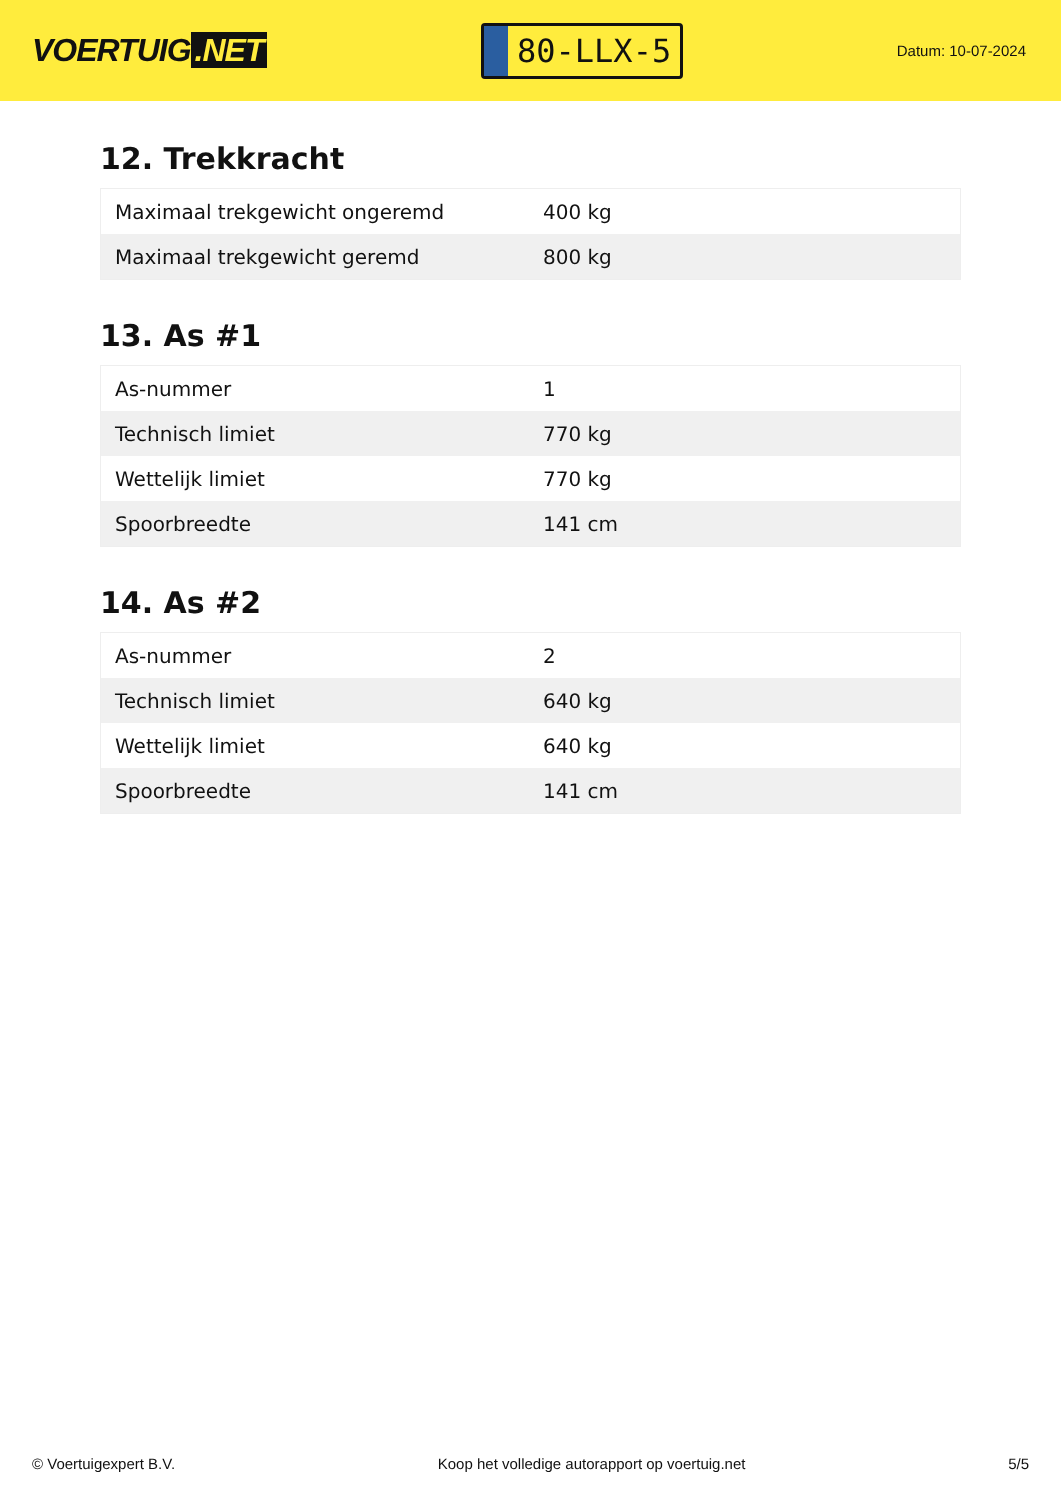VOERTUIG.NET
80-LLX-5
Datum: 10-07-2024
12. Trekkracht
| Maximaal trekgewicht ongeremd | 400 kg |
| Maximaal trekgewicht geremd | 800 kg |
13. As #1
| As-nummer | 1 |
| Technisch limiet | 770 kg |
| Wettelijk limiet | 770 kg |
| Spoorbreedte | 141 cm |
14. As #2
| As-nummer | 2 |
| Technisch limiet | 640 kg |
| Wettelijk limiet | 640 kg |
| Spoorbreedte | 141 cm |
© Voertuigexpert B.V. Koop het volledige autorapport op voertuig.net 5/5